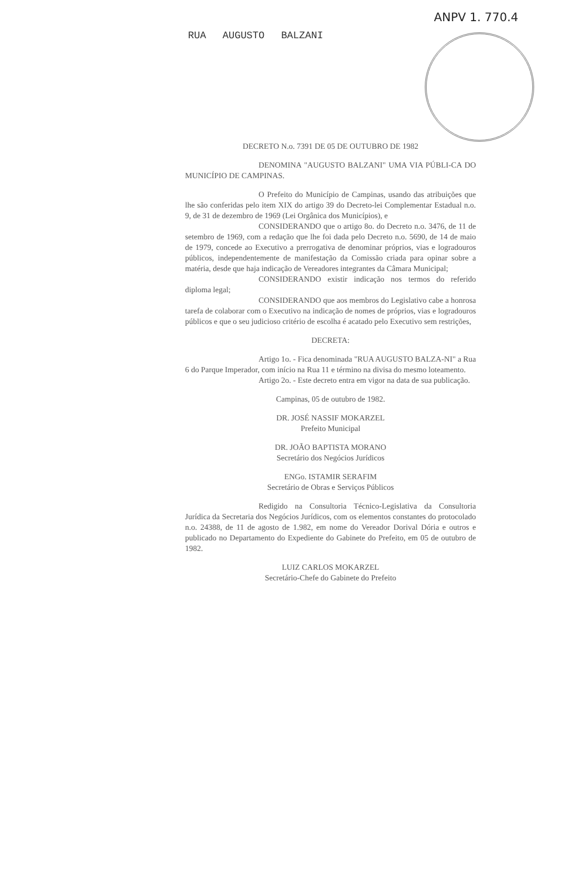RUA AUGUSTO BALZANI
ANPV 1. 770.4
DECRETO N.o. 7391 DE 05 DE OUTUBRO DE 1982
DENOMINA "AUGUSTO BALZANI" UMA VIA PÚBLI-CA DO MUNICÍPIO DE CAMPINAS.
O Prefeito do Município de Campinas, usando das atribuições que lhe são conferidas pelo item XIX do artigo 39 do Decreto-lei Complementar Estadual n.o. 9, de 31 de dezembro de 1969 (Lei Orgânica dos Municípios), e
CONSIDERANDO que o artigo 8o. do Decreto n.o. 3476, de 11 de setembro de 1969, com a redação que lhe foi dada pelo Decreto n.o. 5690, de 14 de maio de 1979, concede ao Executivo a prerrogativa de denominar próprios, vias e logradouros públicos, independentemente de manifestação da Comissão criada para opinar sobre a matéria, desde que haja indicação de Vereadores integrantes da Câmara Municipal;
CONSIDERANDO existir indicação nos termos do referido diploma legal;
CONSIDERANDO que aos membros do Legislativo cabe a honrosa tarefa de colaborar com o Executivo na indicação de nomes de próprios, vias e logradouros públicos e que o seu judicioso critério de escolha é acatado pelo Executivo sem restrições,
DECRETA:
Artigo 1o. - Fica denominada "RUA AUGUSTO BALZA-NI" a Rua 6 do Parque Imperador, com início na Rua 11 e término na divisa do mesmo loteamento.
Artigo 2o. - Este decreto entra em vigor na data de sua publicação.
Campinas, 05 de outubro de 1982.
DR. JOSÉ NASSIF MOKARZEL
Prefeito Municipal
DR. JOÃO BAPTISTA MORANO
Secretário dos Negócios Jurídicos
ENGo. ISTAMIR SERAFIM
Secretário de Obras e Serviços Públicos
Redigido na Consultoria Técnico-Legislativa da Consultoria Jurídica da Secretaria dos Negócios Jurídicos, com os elementos constantes do protocolado n.o. 24388, de 11 de agosto de 1.982, em nome do Vereador Dorival Dória e outros e publicado no Departamento do Expediente do Gabinete do Prefeito, em 05 de outubro de 1982.
LUIZ CARLOS MOKARZEL
Secretário-Chefe do Gabinete do Prefeito